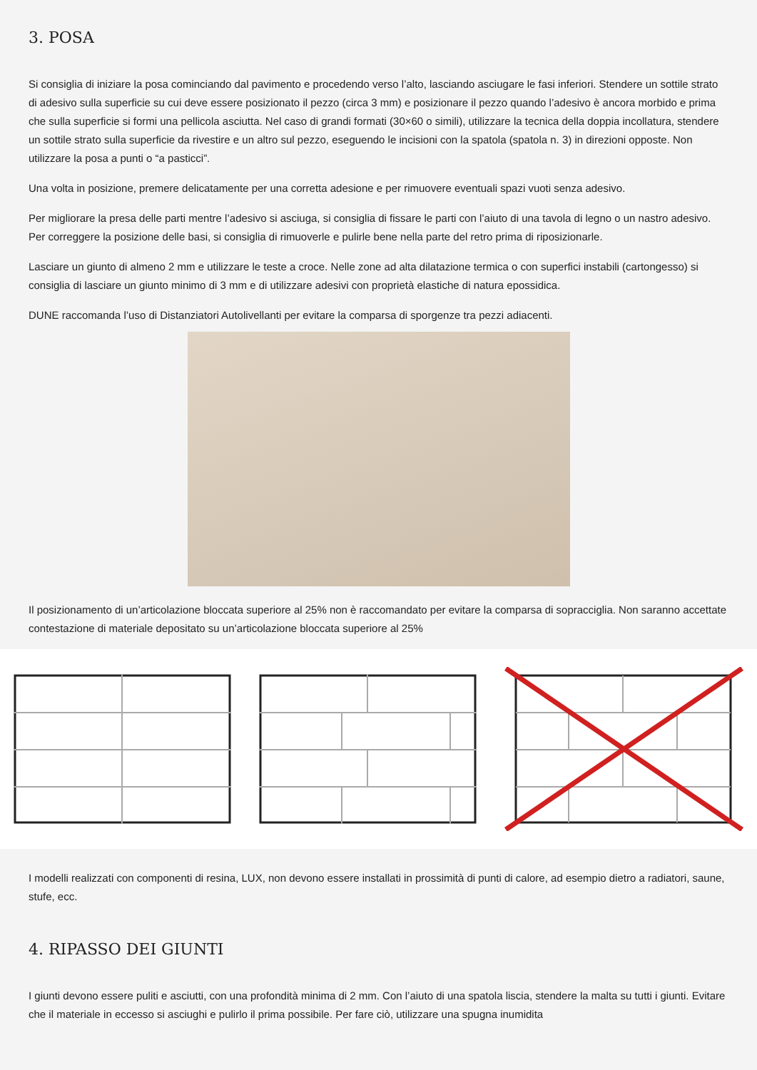3. POSA
Si consiglia di iniziare la posa cominciando dal pavimento e procedendo verso l’alto, lasciando asciugare le fasi inferiori. Stendere un sottile strato di adesivo sulla superficie su cui deve essere posizionato il pezzo (circa 3 mm) e posizionare il pezzo quando l’adesivo è ancora morbido e prima che sulla superficie si formi una pellicola asciutta. Nel caso di grandi formati (30×60 o simili), utilizzare la tecnica della doppia incollatura, stendere un sottile strato sulla superficie da rivestire e un altro sul pezzo, eseguendo le incisioni con la spatola (spatola n. 3) in direzioni opposte. Non utilizzare la posa a punti o “a pasticci”.
Una volta in posizione, premere delicatamente per una corretta adesione e per rimuovere eventuali spazi vuoti senza adesivo.
Per migliorare la presa delle parti mentre l’adesivo si asciuga, si consiglia di fissare le parti con l’aiuto di una tavola di legno o un nastro adesivo. Per correggere la posizione delle basi, si consiglia di rimuoverle e pulirle bene nella parte del retro prima di riposizionarle.
Lasciare un giunto di almeno 2 mm e utilizzare le teste a croce. Nelle zone ad alta dilatazione termica o con superfici instabili (cartongesso) si consiglia di lasciare un giunto minimo di 3 mm e di utilizzare adesivi con proprietà elastiche di natura epossidica.
DUNE raccomanda l’uso di Distanziatori Autolivellanti per evitare la comparsa di sporgenze tra pezzi adiacenti.
Il posizionamento di un’articolazione bloccata superiore al 25% non è raccomandato per evitare la comparsa di sopracciglia. Non saranno accettate contestazione di materiale depositato su un’articolazione bloccata superiore al 25%
I modelli realizzati con componenti di resina, LUX, non devono essere installati in prossimità di punti di calore, ad esempio dietro a radiatori, saune, stufe, ecc.
4. RIPASSO DEI GIUNTI
I giunti devono essere puliti e asciutti, con una profondità minima di 2 mm. Con l’aiuto di una spatola liscia, stendere la malta su tutti i giunti. Evitare che il materiale in eccesso si asciughi e pulirlo il prima possibile. Per fare ciò, utilizzare una spugna inumidita